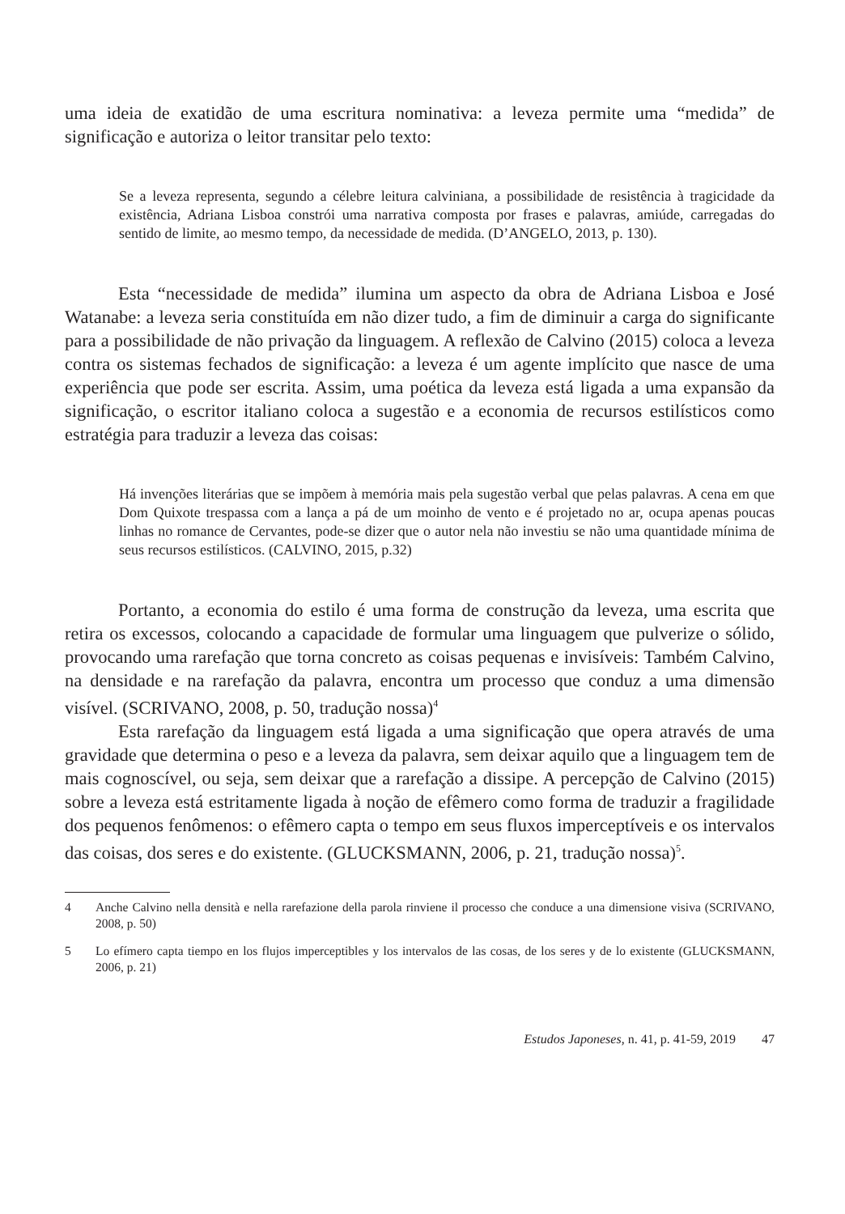uma ideia de exatidão de uma escritura nominativa: a leveza permite uma “medida” de significação e autoriza o leitor transitar pelo texto:
Se a leveza representa, segundo a célebre leitura calviniana, a possibilidade de resistência à tragicidade da existência, Adriana Lisboa constrói uma narrativa composta por frases e palavras, amiúde, carregadas do sentido de limite, ao mesmo tempo, da necessidade de medida. (D’ANGELO, 2013, p. 130).
Esta “necessidade de medida” ilumina um aspecto da obra de Adriana Lisboa e José Watanabe: a leveza seria constituída em não dizer tudo, a fim de diminuir a carga do significante para a possibilidade de não privação da linguagem. A reflexão de Calvino (2015) coloca a leveza contra os sistemas fechados de significação: a leveza é um agente implícito que nasce de uma experiência que pode ser escrita. Assim, uma poética da leveza está ligada a uma expansão da significação, o escritor italiano coloca a sugestão e a economia de recursos estilísticos como estratégia para traduzir a leveza das coisas:
Há invenções literárias que se impõem à memória mais pela sugestão verbal que pelas palavras. A cena em que Dom Quixote trespassa com a lança a pá de um moinho de vento e é projetado no ar, ocupa apenas poucas linhas no romance de Cervantes, pode-se dizer que o autor nela não investiu se não uma quantidade mínima de seus recursos estilísticos. (CALVINO, 2015, p.32)
Portanto, a economia do estilo é uma forma de construção da leveza, uma escrita que retira os excessos, colocando a capacidade de formular uma linguagem que pulverize o sólido, provocando uma rarefação que torna concreto as coisas pequenas e invisíveis: Também Calvino, na densidade e na rarefação da palavra, encontra um processo que conduz a uma dimensão visível. (SCRIVANO, 2008, p. 50, tradução nossa)<sup>4</sup>
Esta rarefação da linguagem está ligada a uma significação que opera através de uma gravidade que determina o peso e a leveza da palavra, sem deixar aquilo que a linguagem tem de mais cognoscível, ou seja, sem deixar que a rarefação a dissipe. A percepção de Calvino (2015) sobre a leveza está estritamente ligada à noção de efêmero como forma de traduzir a fragilidade dos pequenos fenômenos: o efêmero capta o tempo em seus fluxos imperceptíveis e os intervalos das coisas, dos seres e do existente. (GLUCKSMANN, 2006, p. 21, tradução nossa)<sup>5</sup>.
4 Anche Calvino nella densità e nella rarefazione della parola rinviene il processo che conduce a una dimensione visiva (SCRIVANO, 2008, p. 50)
5 Lo efímero capta tiempo en los flujos imperceptibles y los intervalos de las cosas, de los seres y de lo existente (GLUCKSMANN, 2006, p. 21)
Estudos Japoneses, n. 41, p. 41-59, 2019 47